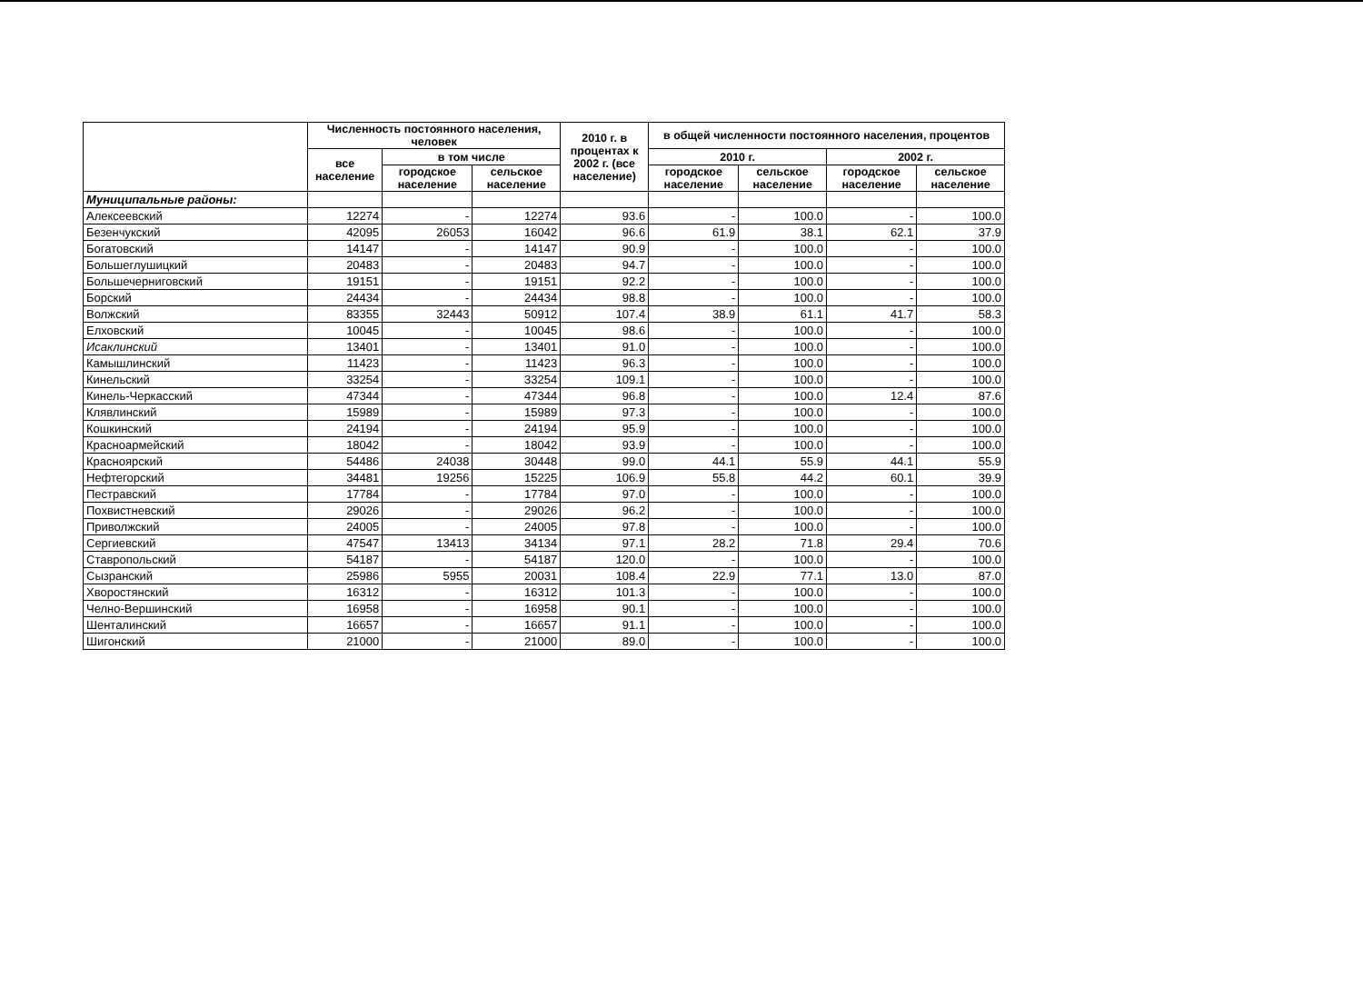| | Численность постоянного населения, человек | | | 2010 г. в процентах к 2002 г. (все население) | в общей численности постоянного населения, процентов | | | |
| --- | --- | --- | --- | --- | --- | --- | --- | --- |
| | все население | в том числе | | | 2010 г. | | 2002 г. | |
| | | городское население | сельское население | | городское население | сельское население | городское население | сельское население |
| Муниципальные районы: | | | | | | | | |
| Алексеевский | 12274 | - | 12274 | 93.6 | - | 100.0 | - | 100.0 |
| Безенчукский | 42095 | 26053 | 16042 | 96.6 | 61.9 | 38.1 | 62.1 | 37.9 |
| Богатовский | 14147 | - | 14147 | 90.9 | - | 100.0 | - | 100.0 |
| Большеглушицкий | 20483 | - | 20483 | 94.7 | - | 100.0 | - | 100.0 |
| Большечерниговский | 19151 | - | 19151 | 92.2 | - | 100.0 | - | 100.0 |
| Борский | 24434 | - | 24434 | 98.8 | - | 100.0 | - | 100.0 |
| Волжский | 83355 | 32443 | 50912 | 107.4 | 38.9 | 61.1 | 41.7 | 58.3 |
| Елховский | 10045 | - | 10045 | 98.6 | - | 100.0 | - | 100.0 |
| Исаклинский | 13401 | - | 13401 | 91.0 | - | 100.0 | - | 100.0 |
| Камышлинский | 11423 | - | 11423 | 96.3 | - | 100.0 | - | 100.0 |
| Кинельский | 33254 | - | 33254 | 109.1 | - | 100.0 | - | 100.0 |
| Кинель-Черкасский | 47344 | - | 47344 | 96.8 | - | 100.0 | 12.4 | 87.6 |
| Клявлинский | 15989 | - | 15989 | 97.3 | - | 100.0 | - | 100.0 |
| Кошкинский | 24194 | - | 24194 | 95.9 | - | 100.0 | - | 100.0 |
| Красноармейский | 18042 | - | 18042 | 93.9 | - | 100.0 | - | 100.0 |
| Красноярский | 54486 | 24038 | 30448 | 99.0 | 44.1 | 55.9 | 44.1 | 55.9 |
| Нефтегорский | 34481 | 19256 | 15225 | 106.9 | 55.8 | 44.2 | 60.1 | 39.9 |
| Пестравский | 17784 | - | 17784 | 97.0 | - | 100.0 | - | 100.0 |
| Похвистневский | 29026 | - | 29026 | 96.2 | - | 100.0 | - | 100.0 |
| Приволжский | 24005 | - | 24005 | 97.8 | - | 100.0 | - | 100.0 |
| Сергиевский | 47547 | 13413 | 34134 | 97.1 | 28.2 | 71.8 | 29.4 | 70.6 |
| Ставропольский | 54187 | - | 54187 | 120.0 | - | 100.0 | - | 100.0 |
| Сызранский | 25986 | 5955 | 20031 | 108.4 | 22.9 | 77.1 | 13.0 | 87.0 |
| Хворостянский | 16312 | - | 16312 | 101.3 | - | 100.0 | - | 100.0 |
| Челно-Вершинский | 16958 | - | 16958 | 90.1 | - | 100.0 | - | 100.0 |
| Шенталинский | 16657 | - | 16657 | 91.1 | - | 100.0 | - | 100.0 |
| Шигонский | 21000 | - | 21000 | 89.0 | - | 100.0 | - | 100.0 |